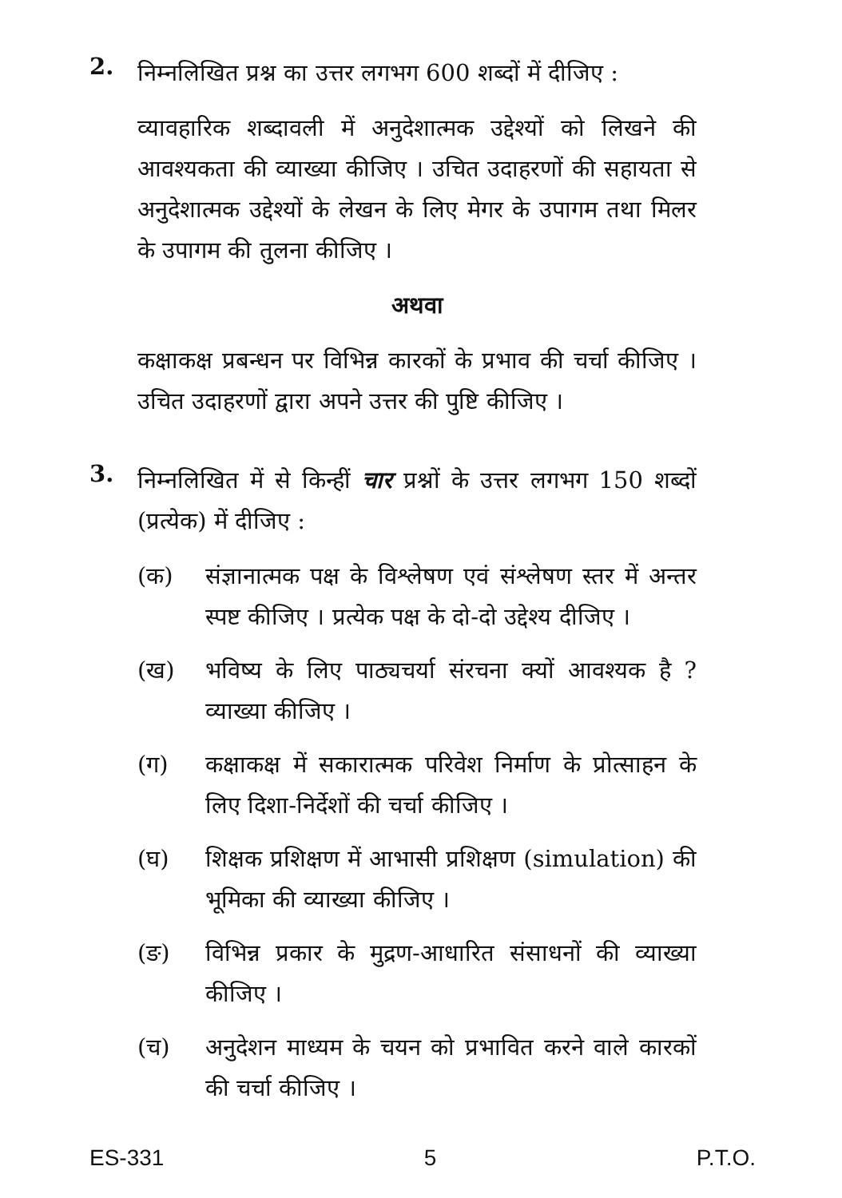2.
निम्नलिखित प्रश्न का उत्तर लगभग 600 शब्दों में दीजिए :
व्यावहारिक शब्दावली में अनुदेशात्मक उद्देश्यों को लिखने की आवश्यकता की व्याख्या कीजिए । उचित उदाहरणों की सहायता से अनुदेशात्मक उद्देश्यों के लेखन के लिए मेगर के उपागम तथा मिलर के उपागम की तुलना कीजिए ।
अथवा
कक्षाकक्ष प्रबन्धन पर विभिन्न कारकों के प्रभाव की चर्चा कीजिए । उचित उदाहरणों द्वारा अपने उत्तर की पुष्टि कीजिए ।
3.
निम्नलिखित में से किन्हीं चार प्रश्नों के उत्तर लगभग 150 शब्दों (प्रत्येक) में दीजिए :
(क) संज्ञानात्मक पक्ष के विश्लेषण एवं संश्लेषण स्तर में अन्तर स्पष्ट कीजिए । प्रत्येक पक्ष के दो-दो उद्देश्य दीजिए ।
(ख) भविष्य के लिए पाठ्यचर्या संरचना क्यों आवश्यक है ? व्याख्या कीजिए ।
(ग) कक्षाकक्ष में सकारात्मक परिवेश निर्माण के प्रोत्साहन के लिए दिशा-निर्देशों की चर्चा कीजिए ।
(घ) शिक्षक प्रशिक्षण में आभासी प्रशिक्षण (simulation) की भूमिका की व्याख्या कीजिए ।
(ङ) विभिन्न प्रकार के मुद्रण-आधारित संसाधनों की व्याख्या कीजिए ।
(च) अनुदेशन माध्यम के चयन को प्रभावित करने वाले कारकों की चर्चा कीजिए ।
ES-331 5 P.T.O.